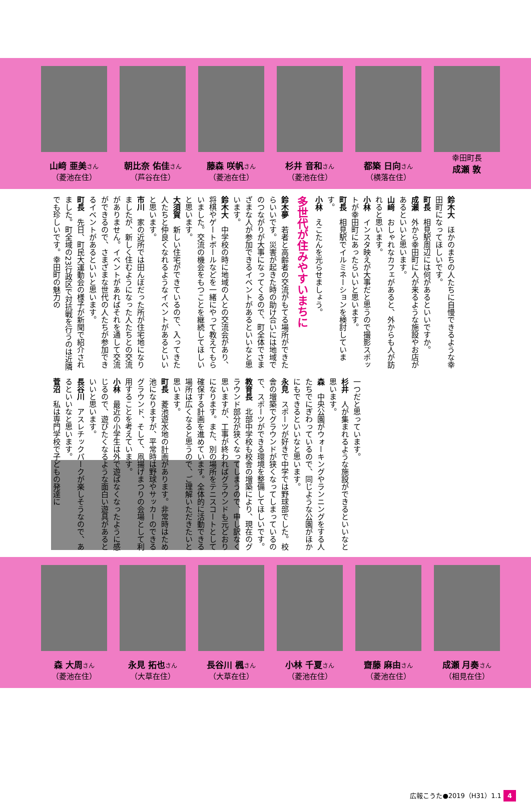山﨑 亜美さん
（菱池在住）
朝比奈 佑佳さん
（芦谷在住）
藤森 咲帆さん
（菱池在住）
杉井 音和さん
（菱池在住）
都築 日向さん
（横落在住）
幸田町長
成瀬 敦
鈴木大　ほかのまちの人たちに自慢できるような幸田町になってほしいです。
町長　相見駅周辺には何があるといいですか。
成瀬　外から幸田町に人が来るような施設やお店があるといいと思います。
山﨑　おしゃれなカフェがあると、外からも人が訪れると思います。
小林　インスタ映えが大事だと思うので撮影スポットが幸田町にあったらいいと思います。
町長　相見駅でイルミネーションを検討しています。
小林　えこたんを光らせましょう。
多世代が住みやすいまちに
鈴木夢　若者と高齢者の交流がもてる場所ができたらいいです。災害が起きた時の助け合いには地域でのつながりが大事になってくるので、町全体でさまざまな人が参加できるイベントがあるといいなと思います。
鈴木大　中学校の時に地域の人との交流会があり、将棋やゲートボールなどを一緒にやって教えてもらいました。交流の機会をもつことを継続してほしいと思います。
大須賀　新しい住宅ができているので、入ってきた人たちと仲良くなれるようなイベントがあるといいと思います。
市川　家の近所では田んぼだった所が住宅地になりましたが、新しく住むようになった人たちとの交流がありません。イベントがあればそれを通して交流ができるので、さまざまな世代の人たちが参加できるイベントがあるといいと思います。
町長　先日、町民大運動会の様子が新聞で紹介されました。町全域の23行政区で対抗戦を行うのは近隣でも珍しいです。幸田町の魅力の
一つだと思っています。
杉井　人が集まれるような施設ができるといいなと思います。
森　中央公園がウォーキングやランニングをする人たちでにぎわっているので、同じような公園がほかにもできるといいなと思います。
永見　スポーツが好きで中学では野球部でした。校舎の増築でグラウンドが狭くなってしまっているので、スポーツができる環境を整備してほしいです。
教育長　北部中学校も校舎の増築により、現在のグラウンド部分が狭くなってしまうので、申し訳なく思いますが、工事が終わればグラウンドも元どおりになります。また、別の場所をテニスコートとして確保する計画を進めています。全体的に活動できる場所は広くなると思うので、ご理解いただきたいと思います。
町長　菱池遊水地の計画があります。非常時はため池になりますが、平常時は野球やサッカーのできるグラウンド、そして、凧揚げまつりの会場として利用することを考えています。
小林　最近の小学生は外で遊ばなくなったように感じるので、遊びたくなるような面白い遊具があるといいと思います。
長谷川　アスレチックパークが楽しそうなので、あるといいなと思います。
菅沼　私は専門学校で子どもの発達に
森 大周さん
（菱池在住）
永見 拓也さん
（大草在住）
長谷川 楓さん
（大草在住）
小林 千夏さん
（菱池在住）
齋藤 麻由さん
（菱池在住）
成瀬 月奏さん
（相見在住）
広報こうた●2019（H31）1.1 4